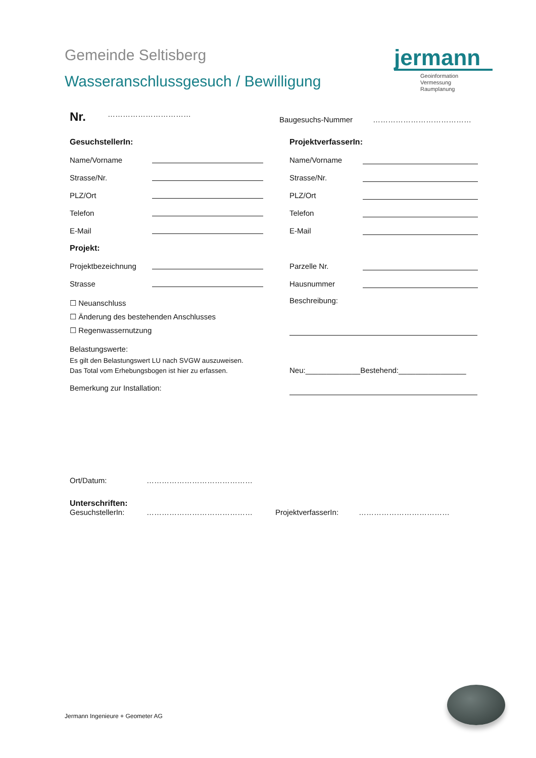Gemeinde Seltisberg
Wasseranschlussgesuch / Bewilligung
jermann
Geoinformation
Vermessung
Raumplanung
Nr. ……………………………
Baugesuchs-Nummer …………………………………
GesuchstellerIn:
ProjektverfasserIn:
Name/Vorname
Name/Vorname
Strasse/Nr.
Strasse/Nr.
PLZ/Ort
PLZ/Ort
Telefon
Telefon
E-Mail
E-Mail
Projekt:
Projektbezeichnung
Parzelle Nr.
Strasse
Hausnummer
☐ Neuanschluss
☐ Änderung des bestehenden Anschlusses
☐ Regenwassernutzung
Belastungswerte:
Es gilt den Belastungswert LU nach SVGW auszuweisen.
Das Total vom Erhebungsbogen ist hier zu erfassen.
Bemerkung zur Installation:
Beschreibung:
Neu:_____________Bestehend:________________
Ort/Datum: ……………………………………
Unterschriften:
GesuchstellerIn: …………………………………… ProjektverfasserIn: ………………………………
Jermann Ingenieure + Geometer AG